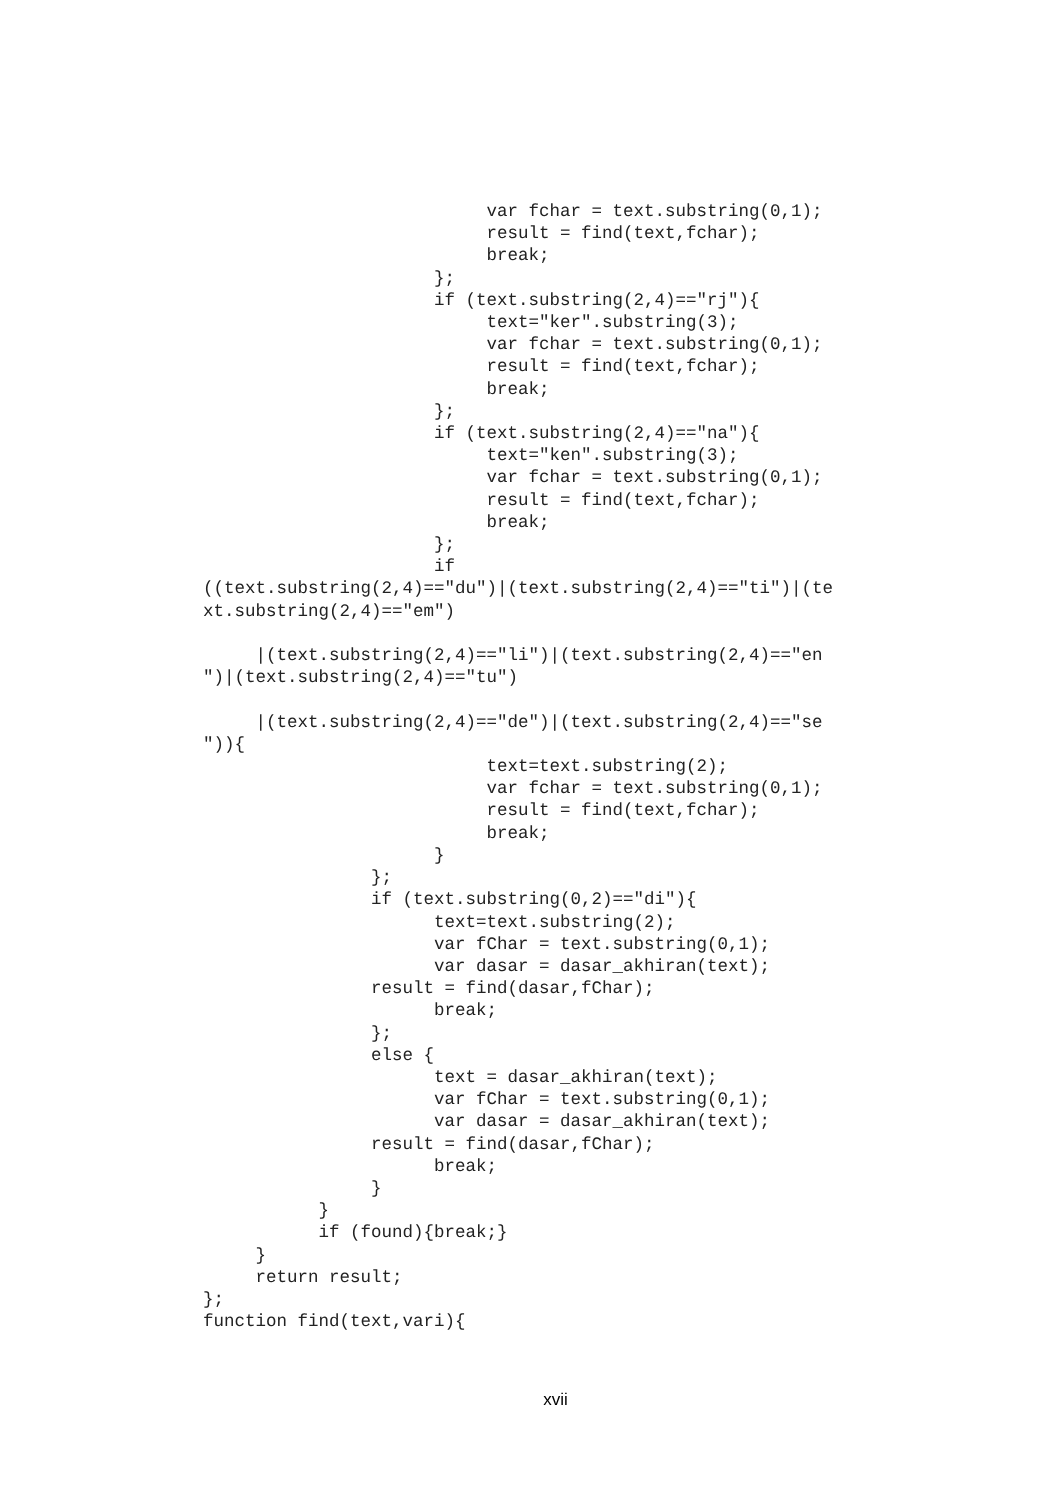var fchar = text.substring(0,1);
                           result = find(text,fchar);
                           break;
                      };
                      if (text.substring(2,4)=="rj"){
                           text="ker".substring(3);
                           var fchar = text.substring(0,1);
                           result = find(text,fchar);
                           break;
                      };
                      if (text.substring(2,4)=="na"){
                           text="ken".substring(3);
                           var fchar = text.substring(0,1);
                           result = find(text,fchar);
                           break;
                      };
                      if
((text.substring(2,4)=="du")|(text.substring(2,4)=="ti")|(te
xt.substring(2,4)=="em")

     |(text.substring(2,4)=="li")|(text.substring(2,4)=="en
")|(text.substring(2,4)=="tu")

     |(text.substring(2,4)=="de")|(text.substring(2,4)=="se
")){
                           text=text.substring(2);
                           var fchar = text.substring(0,1);
                           result = find(text,fchar);
                           break;
                      }
                };
                if (text.substring(0,2)=="di"){
                      text=text.substring(2);
                      var fChar = text.substring(0,1);
                      var dasar = dasar_akhiran(text);
                result = find(dasar,fChar);
                      break;
                };
                else {
                      text = dasar_akhiran(text);
                      var fChar = text.substring(0,1);
                      var dasar = dasar_akhiran(text);
                result = find(dasar,fChar);
                      break;
                }
           }
           if (found){break;}
     }
     return result;
};
function find(text,vari){
xvii